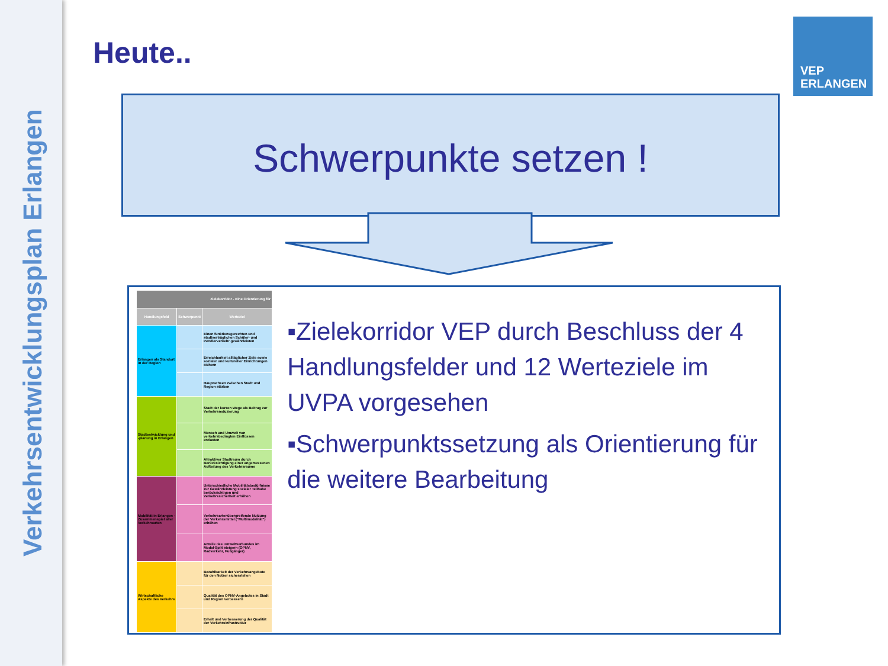Verkehrsentwicklungsplan Erlangen
Heute..
VEP
ERLANGEN
Schwerpunkte setzen !
| Zielekorridor - Eine Orientierung für | | |
| --- | --- | --- |
| Handlungsfeld | Schwerpunkt | Werteziel |
| Erlangen als Standort in der Region | | Einen funktionsgerechten und stadtverträglichen Schüler- und Pendlerverkehr gewährleisten |
| | | Erreichbarkeit alltäglicher Ziele sowie sozialer und kultureller Einrichtungen sichern |
| | | Hauptachsen zwischen Stadt und Region stärken |
| Stadtentwicklung und -planung in Erlangen | | Stadt der kurzen Wege als Beitrag zur Verkehrsreduzierung |
| | | Mensch und Umwelt von verkehrsbedingten Einflüssen entlasten |
| | | Attraktiver Stadtraum durch Berücksichtigung einer angemessenen Aufteilung des Verkehrsraums |
| Mobilität in Erlangen - Zusammenspiel aller Verkehrsarten | | Unterschiedliche Mobilitätsbedürfnisse zur Gewährleistung sozialer Teilhabe berücksichtigen und Verkehrssicherheit erhöhen |
| | | Verkehrsartenübergreifende Nutzung der Verkehrsmittel ("Multimodalität") erhöhen |
| | | Anteile des Umweltverbundes im Modal-Split steigern (ÖPNV, Radverkehr, Fußgänger) |
| Wirtschaftliche Aspekte des Verkehrs | | Bezahlbarkeit der Verkehrsangebote für den Nutzer sicherstellen |
| | | Qualität des ÖPNV-Angebotes in Stadt und Region verbessern |
| | | Erhalt und Verbesserung der Qualität der Verkehrsinfrastruktur |
▪Zielekorridor VEP durch Beschluss der 4 Handlungsfelder und 12 Werteziele im UVPA vorgesehen
▪Schwerpunktssetzung als Orientierung für die weitere Bearbeitung